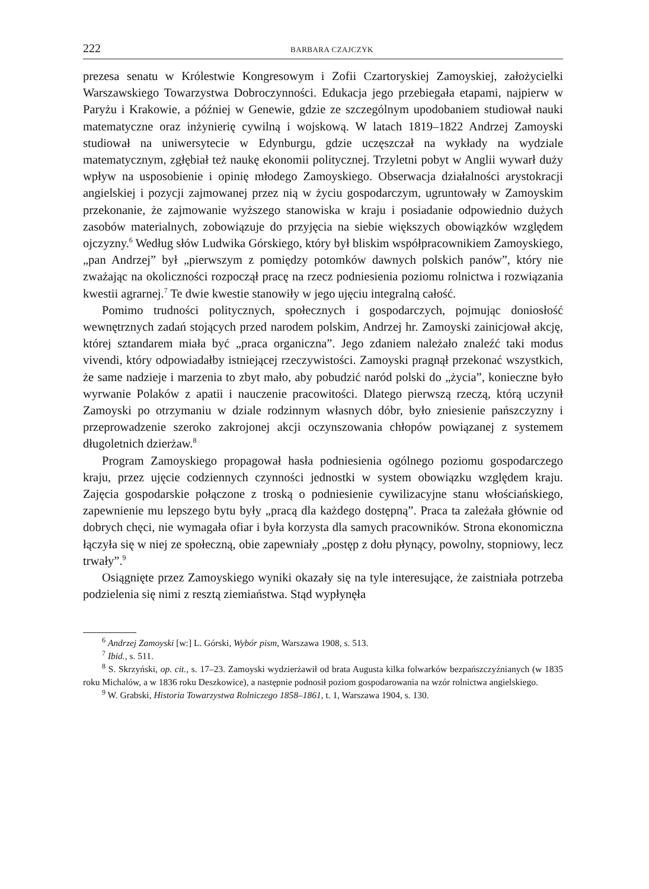222 BARBARA CZAJCZYK
prezesa senatu w Królestwie Kongresowym i Zofii Czartoryskiej Zamoyskiej, założycielki Warszawskiego Towarzystwa Dobroczynności. Edukacja jego przebiegała etapami, najpierw w Paryżu i Krakowie, a później w Genewie, gdzie ze szczególnym upodobaniem studiował nauki matematyczne oraz inżynierię cywilną i wojskową. W latach 1819–1822 Andrzej Zamoyski studiował na uniwersytecie w Edynburgu, gdzie uczęszczał na wykłady na wydziale matematycznym, zgłębiał też naukę ekonomii politycznej. Trzyletni pobyt w Anglii wywarł duży wpływ na usposobienie i opinię młodego Zamoyskiego. Obserwacja działalności arystokracji angielskiej i pozycji zajmowanej przez nią w życiu gospodarczym, ugruntowały w Zamoyskim przekonanie, że zajmowanie wyższego stanowiska w kraju i posiadanie odpowiednio dużych zasobów materialnych, zobowiązuje do przyjęcia na siebie większych obowiązków względem ojczyzny.<sup>6</sup> Według słów Ludwika Górskiego, który był bliskim współpracownikiem Zamoyskiego, „pan Andrzej” był „pierwszym z pomiędzy potomków dawnych polskich panów”, który nie zważając na okoliczności rozpoczął pracę na rzecz podniesienia poziomu rolnictwa i rozwiązania kwestii agrarnej.<sup>7</sup> Te dwie kwestie stanowiły w jego ujęciu integralną całość.
Pomimo trudności politycznych, społecznych i gospodarczych, pojmując doniosłość wewnętrznych zadań stojących przed narodem polskim, Andrzej hr. Zamoyski zainicjował akcję, której sztandarem miała być „praca organiczna”. Jego zdaniem należało znaleźć taki modus vivendi, który odpowiadałby istniejącej rzeczywistości. Zamoyski pragnął przekonać wszystkich, że same nadzieje i marzenia to zbyt mało, aby pobudzić naród polski do „życia”, konieczne było wyrwanie Polaków z apatii i nauczenie pracowitości. Dlatego pierwszą rzeczą, którą uczynił Zamoyski po otrzymaniu w dziale rodzinnym własnych dóbr, było zniesienie pańszczyzny i przeprowadzenie szeroko zakrojonej akcji oczynszowania chłopów powiązanej z systemem długoletnich dzierżaw.<sup>8</sup>
Program Zamoyskiego propagował hasła podniesienia ogólnego poziomu gospodarczego kraju, przez ujęcie codziennych czynności jednostki w system obowiązku względem kraju. Zajęcia gospodarskie połączone z troską o podniesienie cywilizacyjne stanu włościańskiego, zapewnienie mu lepszego bytu były „pracą dla każdego dostępną”. Praca ta zależała głównie od dobrych chęci, nie wymagała ofiar i była korzysta dla samych pracowników. Strona ekonomiczna łączyła się w niej ze społeczną, obie zapewniały „postęp z dołu płynący, powolny, stopniowy, lecz trwały”.<sup>9</sup>
Osiągnięte przez Zamoyskiego wyniki okazały się na tyle interesujące, że zaistniała potrzeba podzielenia się nimi z resztą ziemiaństwa. Stąd wypłynęła
<sup>6</sup> Andrzej Zamoyski [w:] L. Górski, Wybór pism, Warszawa 1908, s. 513.
<sup>7</sup> Ibid., s. 511.
<sup>8</sup> S. Skrzyński, op. cit., s. 17–23. Zamoyski wydzierżawił od brata Augusta kilka folwarków bezpańszczyźnianych (w 1835 roku Michalów, a w 1836 roku Deszkowice), a następnie podnosił poziom gospodarowania na wzór rolnictwa angielskiego.
<sup>9</sup> W. Grabski, Historia Towarzystwa Rolniczego 1858–1861, t. 1, Warszawa 1904, s. 130.